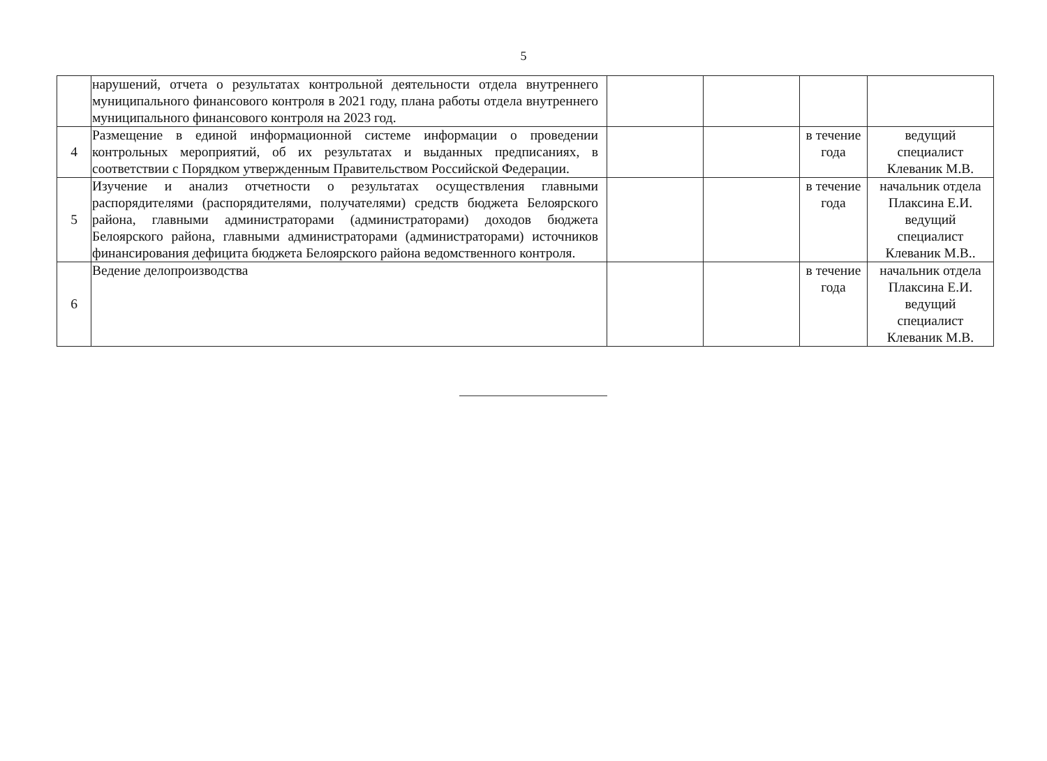5
| | нарушений, отчета о результатах контрольной деятельности отдела внутреннего муниципального финансового контроля в 2021 году, плана работы отдела внутреннего муниципального финансового контроля на 2023 год. | | | | |
| 4 | Размещение в единой информационной системе информации о проведении контрольных мероприятий, об их результатах и выданных предписаниях, в соответствии с Порядком утвержденным Правительством Российской Федерации. | | | в течение года | ведущий специалист Клеваник М.В. |
| 5 | Изучение и анализ отчетности о результатах осуществления главными распорядителями (распорядителями, получателями) средств бюджета Белоярского района, главными администраторами (администраторами) доходов бюджета Белоярского района, главными администраторами (администраторами) источников финансирования дефицита бюджета Белоярского района ведомственного контроля. | | | в течение года | начальник отдела Плаксина Е.И. ведущий специалист Клеваник М.В.. |
| 6 | Ведение делопроизводства | | | в течение года | начальник отдела Плаксина Е.И. ведущий специалист Клеваник М.В. |